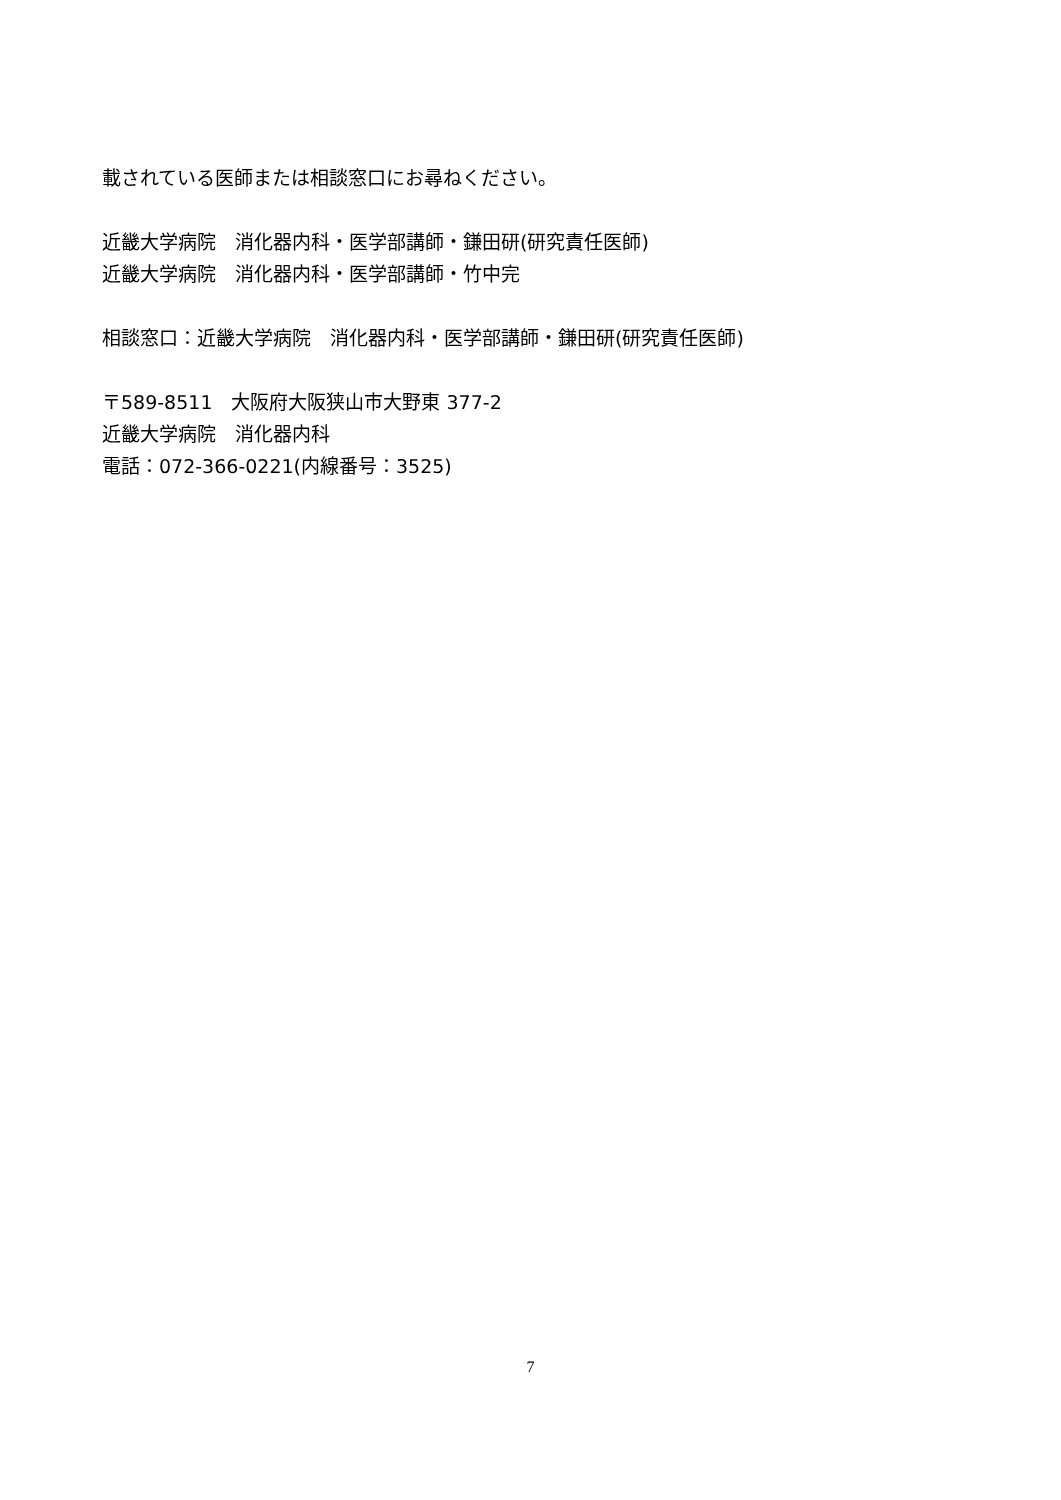載されている医師または相談窓口にお尋ねください。
近畿大学病院　消化器内科・医学部講師・鎌田研(研究責任医師)
近畿大学病院　消化器内科・医学部講師・竹中完
相談窓口：近畿大学病院　消化器内科・医学部講師・鎌田研(研究責任医師)
〒589-8511　大阪府大阪狭山市大野東 377-2
近畿大学病院　消化器内科
電話：072-366-0221(内線番号：3525)
7